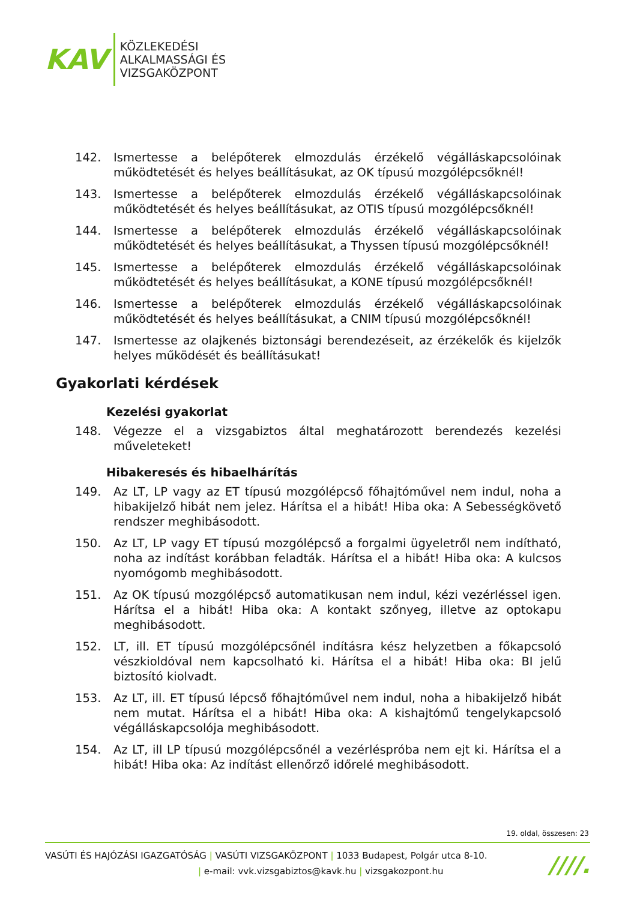KAV
KÖZLEKEDÉSI
ALKALMASSÁGI ÉS
VIZSGAKÖZPONT
142. Ismertesse a belépőterek elmozdulás érzékelő végálláskapcsolóinak működtetését és helyes beállításukat, az OK típusú mozgólépcsőknél!
143. Ismertesse a belépőterek elmozdulás érzékelő végálláskapcsolóinak működtetését és helyes beállításukat, az OTIS típusú mozgólépcsőknél!
144. Ismertesse a belépőterek elmozdulás érzékelő végálláskapcsolóinak működtetését és helyes beállításukat, a Thyssen típusú mozgólépcsőknél!
145. Ismertesse a belépőterek elmozdulás érzékelő végálláskapcsolóinak működtetését és helyes beállításukat, a KONE típusú mozgólépcsőknél!
146. Ismertesse a belépőterek elmozdulás érzékelő végálláskapcsolóinak működtetését és helyes beállításukat, a CNIM típusú mozgólépcsőknél!
147. Ismertesse az olajkenés biztonsági berendezéseit, az érzékelők és kijelzők helyes működését és beállításukat!
Gyakorlati kérdések
Kezelési gyakorlat
148. Végezze el a vizsgabiztos által meghatározott berendezés kezelési műveleteket!
Hibakeresés és hibaelhárítás
149. Az LT, LP vagy az ET típusú mozgólépcső főhajtóművel nem indul, noha a hibakijelző hibát nem jelez. Hárítsa el a hibát! Hiba oka: A Sebességkövető rendszer meghibásodott.
150. Az LT, LP vagy ET típusú mozgólépcső a forgalmi ügyeletről nem indítható, noha az indítást korábban feladták. Hárítsa el a hibát! Hiba oka: A kulcsos nyomógomb meghibásodott.
151. Az OK típusú mozgólépcső automatikusan nem indul, kézi vezérléssel igen. Hárítsa el a hibát! Hiba oka: A kontakt szőnyeg, illetve az optokapu meghibásodott.
152. LT, ill. ET típusú mozgólépcsőnél indításra kész helyzetben a főkapcsoló vészkioldóval nem kapcsolható ki. Hárítsa el a hibát! Hiba oka: BI jelű biztosító kiolvadt.
153. Az LT, ill. ET típusú lépcső főhajtóművel nem indul, noha a hibakijelző hibát nem mutat. Hárítsa el a hibát! Hiba oka: A kishajtómű tengelykapcsoló végálláskapcsolója meghibásodott.
154. Az LT, ill LP típusú mozgólépcsőnél a vezérléspróba nem ejt ki. Hárítsa el a hibát! Hiba oka: Az indítást ellenőrző időrelé meghibásodott.
19. oldal, összesen: 23
VASÚTI ÉS HAJÓZÁSI IGAZGATÓSÁG | VASÚTI VIZSGAKÖZPONT | 1033 Budapest, Polgár utca 8-10.
| e-mail: vvk.vizsgabiztos@kavk.hu | vizsgakozpont.hu
////.